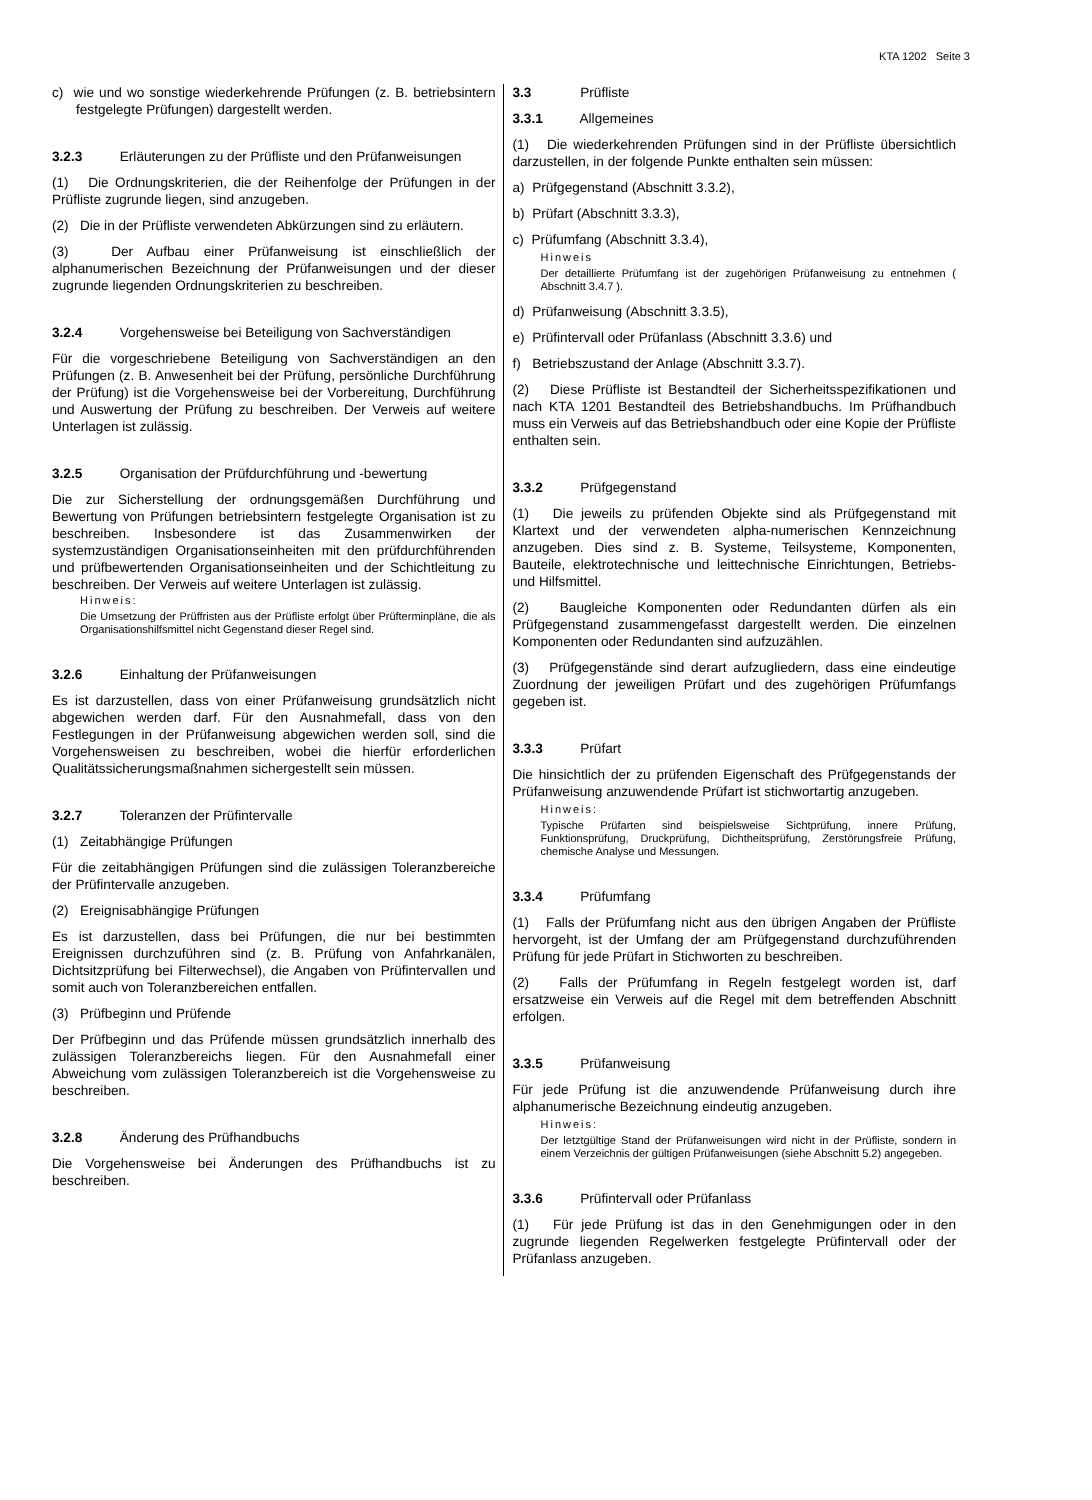KTA 1202 Seite 3
c) wie und wo sonstige wiederkehrende Prüfungen (z. B. betriebsintern festgelegte Prüfungen) dargestellt werden.
3.2.3 Erläuterungen zu der Prüfliste und den Prüfanweisungen
(1) Die Ordnungskriterien, die der Reihenfolge der Prüfungen in der Prüfliste zugrunde liegen, sind anzugeben.
(2) Die in der Prüfliste verwendeten Abkürzungen sind zu erläutern.
(3) Der Aufbau einer Prüfanweisung ist einschließlich der alphanumerischen Bezeichnung der Prüfanweisungen und der dieser zugrunde liegenden Ordnungskriterien zu beschreiben.
3.2.4 Vorgehensweise bei Beteiligung von Sachverständigen
Für die vorgeschriebene Beteiligung von Sachverständigen an den Prüfungen (z. B. Anwesenheit bei der Prüfung, persönliche Durchführung der Prüfung) ist die Vorgehensweise bei der Vorbereitung, Durchführung und Auswertung der Prüfung zu beschreiben. Der Verweis auf weitere Unterlagen ist zulässig.
3.2.5 Organisation der Prüfdurchführung und -bewertung
Die zur Sicherstellung der ordnungsgemäßen Durchführung und Bewertung von Prüfungen betriebsintern festgelegte Organisation ist zu beschreiben. Insbesondere ist das Zusammenwirken der systemzuständigen Organisationseinheiten mit den prüfdurchführenden und prüfbewertenden Organisationseinheiten und der Schichtleitung zu beschreiben. Der Verweis auf weitere Unterlagen ist zulässig.
Hinweis:
Die Umsetzung der Prüffristen aus der Prüfliste erfolgt über Prüfterminpläne, die als Organisationshilfsmittel nicht Gegenstand dieser Regel sind.
3.2.6 Einhaltung der Prüfanweisungen
Es ist darzustellen, dass von einer Prüfanweisung grundsätzlich nicht abgewichen werden darf. Für den Ausnahmefall, dass von den Festlegungen in der Prüfanweisung abgewichen werden soll, sind die Vorgehensweisen zu beschreiben, wobei die hierfür erforderlichen Qualitätssicherungsmaßnahmen sichergestellt sein müssen.
3.2.7 Toleranzen der Prüfintervalle
(1) Zeitabhängige Prüfungen
Für die zeitabhängigen Prüfungen sind die zulässigen Toleranzbereiche der Prüfintervalle anzugeben.
(2) Ereignisabhängige Prüfungen
Es ist darzustellen, dass bei Prüfungen, die nur bei bestimmten Ereignissen durchzuführen sind (z. B. Prüfung von Anfahrkanälen, Dichtsitzprüfung bei Filterwechsel), die Angaben von Prüfintervallen und somit auch von Toleranzbereichen entfallen.
(3) Prüfbeginn und Prüfende
Der Prüfbeginn und das Prüfende müssen grundsätzlich innerhalb des zulässigen Toleranzbereichs liegen. Für den Ausnahmefall einer Abweichung vom zulässigen Toleranzbereich ist die Vorgehensweise zu beschreiben.
3.2.8 Änderung des Prüfhandbuchs
Die Vorgehensweise bei Änderungen des Prüfhandbuchs ist zu beschreiben.
3.3 Prüfliste
3.3.1 Allgemeines
(1) Die wiederkehrenden Prüfungen sind in der Prüfliste übersichtlich darzustellen, in der folgende Punkte enthalten sein müssen:
a) Prüfgegenstand (Abschnitt 3.3.2),
b) Prüfart (Abschnitt 3.3.3),
c) Prüfumfang (Abschnitt 3.3.4),
Hinweis
Der detaillierte Prüfumfang ist der zugehörigen Prüfanweisung zu entnehmen ( Abschnitt 3.4.7 ).
d) Prüfanweisung (Abschnitt 3.3.5),
e) Prüfintervall oder Prüfanlass (Abschnitt 3.3.6) und
f) Betriebszustand der Anlage (Abschnitt 3.3.7).
(2) Diese Prüfliste ist Bestandteil der Sicherheitsspezifikationen und nach KTA 1201 Bestandteil des Betriebshandbuchs. Im Prüfhandbuch muss ein Verweis auf das Betriebshandbuch oder eine Kopie der Prüfliste enthalten sein.
3.3.2 Prüfgegenstand
(1) Die jeweils zu prüfenden Objekte sind als Prüfgegenstand mit Klartext und der verwendeten alpha-numerischen Kennzeichnung anzugeben. Dies sind z. B. Systeme, Teilsysteme, Komponenten, Bauteile, elektrotechnische und leittechnische Einrichtungen, Betriebs- und Hilfsmittel.
(2) Baugleiche Komponenten oder Redundanten dürfen als ein Prüfgegenstand zusammengefasst dargestellt werden. Die einzelnen Komponenten oder Redundanten sind aufzuzählen.
(3) Prüfgegenstände sind derart aufzugliedern, dass eine eindeutige Zuordnung der jeweiligen Prüfart und des zugehörigen Prüfumfangs gegeben ist.
3.3.3 Prüfart
Die hinsichtlich der zu prüfenden Eigenschaft des Prüfgegenstands der Prüfanweisung anzuwendende Prüfart ist stichwortartig anzugeben.
Hinweis:
Typische Prüfarten sind beispielsweise Sichtprüfung, innere Prüfung, Funktionsprüfung, Druckprüfung, Dichtheitsprüfung, Zerstörungsfreie Prüfung, chemische Analyse und Messungen.
3.3.4 Prüfumfang
(1) Falls der Prüfumfang nicht aus den übrigen Angaben der Prüfliste hervorgeht, ist der Umfang der am Prüfgegenstand durchzuführenden Prüfung für jede Prüfart in Stichworten zu beschreiben.
(2) Falls der Prüfumfang in Regeln festgelegt worden ist, darf ersatzweise ein Verweis auf die Regel mit dem betreffenden Abschnitt erfolgen.
3.3.5 Prüfanweisung
Für jede Prüfung ist die anzuwendende Prüfanweisung durch ihre alphanumerische Bezeichnung eindeutig anzugeben.
Hinweis:
Der letztgültige Stand der Prüfanweisungen wird nicht in der Prüfliste, sondern in einem Verzeichnis der gültigen Prüfanweisungen (siehe Abschnitt 5.2) angegeben.
3.3.6 Prüfintervall oder Prüfanlass
(1) Für jede Prüfung ist das in den Genehmigungen oder in den zugrunde liegenden Regelwerken festgelegte Prüfintervall oder der Prüfanlass anzugeben.